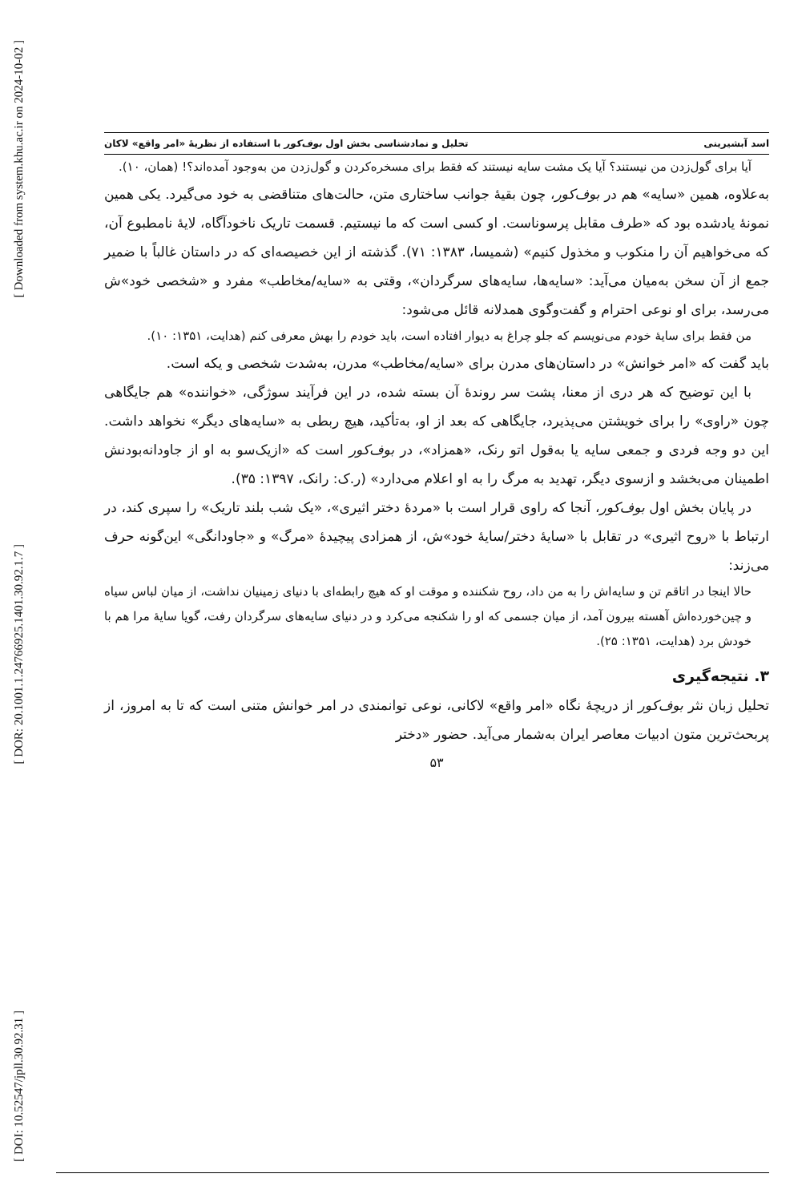[ Downloaded from system.khu.ac.ir on 2024-10-02 ]
[ DOR: 20.1001.1.24766925.1401.30.92.1.7 ]
[ DOI: 10.52547/jpll.30.92.31 ]
اسد آبشیرینی تحلیل و نمادشناسی بخش اول بوف‌کور با استفاده از نظریهٔ «امر واقع» لاکان
آیا برای گول‌زدن من نیستند؟ آیا یک مشت سایه نیستند که فقط برای مسخره‌کردن و گول‌زدن من به‌وجود آمده‌اند؟! (همان، ۱۰).
به‌علاوه، همین «سایه» هم در بوف‌کور، چون بقیهٔ جوانب ساختاری متن، حالت‌های متناقضی به خود می‌گیرد. یکی همین نمونهٔ یادشده بود که «طرف مقابل پرسوناست. او کسی است که ما نیستیم. قسمت تاریک ناخودآگاه، لایهٔ نامطبوع آن، که می‌خواهیم آن را منکوب و مخذول کنیم» (شمیسا، ۱۳۸۳: ۷۱). گذشته از این خصیصه‌ای که در داستان غالباً با ضمیر جمع از آن سخن به‌میان می‌آید: «سایه‌ها، سایه‌های سرگردان»، وقتی به «سایه/مخاطب» مفرد و «شخصی خود»ش می‌رسد، برای او نوعی احترام و گفت‌وگوی همدلانه قائل می‌شود:
من فقط برای سایهٔ خودم می‌نویسم که جلو چراغ به دیوار افتاده است، باید خودم را بهش معرفی کنم (هدایت، ۱۳۵۱: ۱۰).
باید گفت که «امر خوانش» در داستان‌های مدرن برای «سایه/مخاطب» مدرن، به‌شدت شخصی و یکه است.
با این توضیح که هر دری از معنا، پشت سر روندهٔ آن بسته شده، در این فرآیند سوژگی، «خواننده» هم جایگاهی چون «راوی» را برای خویشتن می‌پذیرد، جایگاهی که بعد از او، به‌تأکید، هیچ ربطی به «سایه‌های دیگر» نخواهد داشت. این دو وجه فردی و جمعی سایه یا به‌قول اتو رنک، «همزاد»، در بوف‌کور است که «ازیک‌سو به او از جاودانه‌بودنش اطمینان می‌بخشد و ازسوی دیگر، تهدید به مرگ را به او اعلام می‌دارد» (ر.ک: رانک، ۱۳۹۷: ۳۵).
در پایان بخش اول بوف‌کور، آنجا که راوی قرار است با «مردهٔ دختر اثیری»، «یک شب بلند تاریک» را سپری کند، در ارتباط با «روح اثیری» در تقابل با «سایهٔ دختر/سایهٔ خود»ش، از همزادی پیچیدهٔ «مرگ» و «جاودانگی» این‌گونه حرف می‌زند:
حالا اینجا در اتاقم تن و سایه‌اش را به من داد، روح شکننده و موقت او که هیچ رابطه‌ای با دنیای زمینیان نداشت، از میان لباس سیاه و چین‌خورده‌اش آهسته بیرون آمد، از میان جسمی که او را شکنجه می‌کرد و در دنیای سایه‌های سرگردان رفت، گویا سایهٔ مرا هم با خودش برد (هدایت، ۱۳۵۱: ۲۵).
۳. نتیجه‌گیری
تحلیل زبان نثر بوف‌کور از دریچهٔ نگاه «امر واقع» لاکانی، نوعی توانمندی در امر خوانش متنی است که تا به امروز، از پربحث‌ترین متون ادبیات معاصر ایران به‌شمار می‌آید. حضور «دختر
۵۳